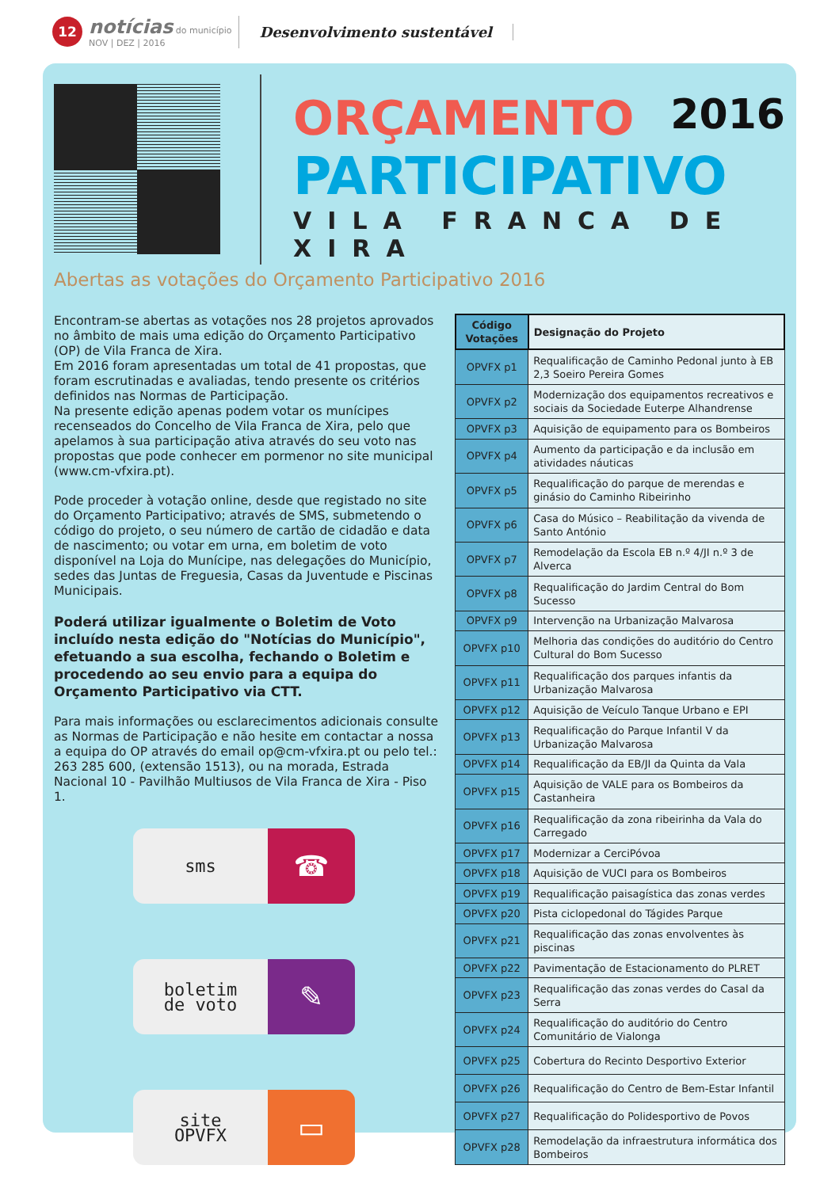12
notícias do município
NOV | DEZ | 2016
Desenvolvimento sustentável
ORÇAMENTO 2016
PARTICIPATIVO
VILA FRANCA DE XIRA
Abertas as votações do Orçamento Participativo 2016
Encontram-se abertas as votações nos 28 projetos aprovados no âmbito de mais uma edição do Orçamento Participativo (OP) de Vila Franca de Xira.
Em 2016 foram apresentadas um total de 41 propostas, que foram escrutinadas e avaliadas, tendo presente os critérios definidos nas Normas de Participação.
Na presente edição apenas podem votar os munícipes recenseados do Concelho de Vila Franca de Xira, pelo que apelamos à sua participação ativa através do seu voto nas propostas que pode conhecer em pormenor no site municipal (www.cm-vfxira.pt).
Pode proceder à votação online, desde que registado no site do Orçamento Participativo; através de SMS, submetendo o código do projeto, o seu número de cartão de cidadão e data de nascimento; ou votar em urna, em boletim de voto disponível na Loja do Munícipe, nas delegações do Município, sedes das Juntas de Freguesia, Casas da Juventude e Piscinas Municipais.
Poderá utilizar igualmente o Boletim de Voto incluído nesta edição do "Notícias do Município", efetuando a sua escolha, fechando o Boletim e procedendo ao seu envio para a equipa do Orçamento Participativo via CTT.
Para mais informações ou esclarecimentos adicionais consulte as Normas de Participação e não hesite em contactar a nossa a equipa do OP através do email op@cm-vfxira.pt ou pelo tel.: 263 285 600, (extensão 1513), ou na morada, Estrada Nacional 10 - Pavilhão Multiusos de Vila Franca de Xira - Piso 1.
sms
☎
boletim
de voto
✎
site
OPVFX
▭
| Código Votações | Designação do Projeto |
| --- | --- |
| OPVFX p1 | Requalificação de Caminho Pedonal junto à EB 2,3 Soeiro Pereira Gomes |
| OPVFX p2 | Modernização dos equipamentos recreativos e sociais da Sociedade Euterpe Alhandrense |
| OPVFX p3 | Aquisição de equipamento para os Bombeiros |
| OPVFX p4 | Aumento da participação e da inclusão em atividades náuticas |
| OPVFX p5 | Requalificação do parque de merendas e ginásio do Caminho Ribeirinho |
| OPVFX p6 | Casa do Músico – Reabilitação da vivenda de Santo António |
| OPVFX p7 | Remodelação da Escola EB n.º 4/JI n.º 3 de Alverca |
| OPVFX p8 | Requalificação do Jardim Central do Bom Sucesso |
| OPVFX p9 | Intervenção na Urbanização Malvarosa |
| OPVFX p10 | Melhoria das condições do auditório do Centro Cultural do Bom Sucesso |
| OPVFX p11 | Requalificação dos parques infantis da Urbanização Malvarosa |
| OPVFX p12 | Aquisição de Veículo Tanque Urbano e EPI |
| OPVFX p13 | Requalificação do Parque Infantil V da Urbanização Malvarosa |
| OPVFX p14 | Requalificação da EB/JI da Quinta da Vala |
| OPVFX p15 | Aquisição de VALE para os Bombeiros da Castanheira |
| OPVFX p16 | Requalificação da zona ribeirinha da Vala do Carregado |
| OPVFX p17 | Modernizar a CerciPóvoa |
| OPVFX p18 | Aquisição de VUCI para os Bombeiros |
| OPVFX p19 | Requalificação paisagística das zonas verdes |
| OPVFX p20 | Pista ciclopedonal do Tágides Parque |
| OPVFX p21 | Requalificação das zonas envolventes às piscinas |
| OPVFX p22 | Pavimentação de Estacionamento do PLRET |
| OPVFX p23 | Requalificação das zonas verdes do Casal da Serra |
| OPVFX p24 | Requalificação do auditório do Centro Comunitário de Vialonga |
| OPVFX p25 | Cobertura do Recinto Desportivo Exterior |
| OPVFX p26 | Requalificação do Centro de Bem-Estar Infantil |
| OPVFX p27 | Requalificação do Polidesportivo de Povos |
| OPVFX p28 | Remodelação da infraestrutura informática dos Bombeiros |